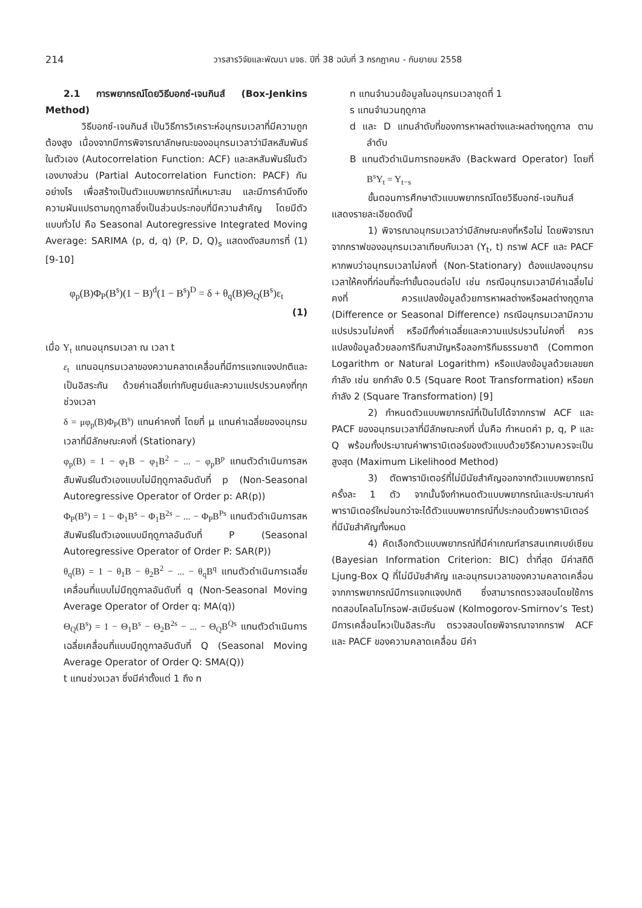214 วารสารวิจัยและพัฒนา มจธ. ปีที่ 38 ฉบับที่ 3 กรกฎาคม - กันยายน 2558
2.1 การพยากรณ์โดยวิธีบอกซ์-เจนกินส์ (Box-Jenkins Method)
วิธีบอกซ์-เจนกินส์ เป็นวิธีการวิเคราะห์อนุกรมเวลาที่มีความถูกต้องสูง เนื่องจากมีการพิจารณาลักษณะของอนุกรมเวลาว่ามีสหสัมพันธ์ในตัวเอง (Autocorrelation Function: ACF) และสหสัมพันธ์ในตัวเองบางส่วน (Partial Autocorrelation Function: PACF) กันอย่างไร เพื่อสร้างเป็นตัวแบบพยากรณ์ที่เหมาะสม และมีการคำนึงถึงความผันแปรตามฤดูกาลซึ่งเป็นส่วนประกอบที่มีความสำคัญ โดยมีตัวแบบทั่วไป คือ Seasonal Autoregressive Integrated Moving Average: SARIMA (p, d, q) (P, D, Q)<sub>s</sub> แสดงดังสมการที่ (1) [9-10]
φ<sub>p</sub>(B)Φ<sub>P</sub>(B<sup>s</sup>)(1 − B)<sup>d</sup>(1 − B<sup>s</sup>)<sup>D</sup> = δ + θ<sub>q</sub>(B)Θ<sub>Q</sub>(B<sup>s</sup>)ε<sub>t</sub>
(1)
เมื่อ Y<sub>t</sub> แทนอนุกรมเวลา ณ เวลา t
ε<sub>t</sub> แทนอนุกรมเวลาของความคลาดเคลื่อนที่มีการแจกแจงปกติและเป็นอิสระกัน ด้วยค่าเฉลี่ยเท่ากับศูนย์และความแปรปรวนคงที่ทุกช่วงเวลา
δ = μφ<sub>p</sub>(B)Φ<sub>P</sub>(B<sup>s</sup>) แทนค่าคงที่ โดยที่ μ แทนค่าเฉลี่ยของอนุกรมเวลาที่มีลักษณะคงที่ (Stationary)
φ<sub>p</sub>(B) = 1 − φ<sub>1</sub>B − φ<sub>1</sub>B<sup>2</sup> − ... − φ<sub>p</sub>B<sup>p</sup> แทนตัวดำเนินการสหสัมพันธ์ในตัวเองแบบไม่มีฤดูกาลอันดับที่ p (Non-Seasonal Autoregressive Operator of Order p: AR(p))
Φ<sub>P</sub>(B<sup>s</sup>) = 1 − Φ<sub>1</sub>B<sup>s</sup> − Φ<sub>1</sub>B<sup>2s</sup> − ... − Φ<sub>P</sub>B<sup>Ps</sup> แทนตัวดำเนินการสหสัมพันธ์ในตัวเองแบบมีฤดูกาลอันดับที่ P (Seasonal Autoregressive Operator of Order P: SAR(P))
θ<sub>q</sub>(B) = 1 − θ<sub>1</sub>B − θ<sub>2</sub>B<sup>2</sup> − ... − θ<sub>q</sub>B<sup>q</sup> แทนตัวดำเนินการเฉลี่ยเคลื่อนที่แบบไม่มีฤดูกาลอันดับที่ q (Non-Seasonal Moving Average Operator of Order q: MA(q))
Θ<sub>Q</sub>(B<sup>s</sup>) = 1 − Θ<sub>1</sub>B<sup>s</sup> − Θ<sub>2</sub>B<sup>2s</sup> − ... − Θ<sub>Q</sub>B<sup>Qs</sup> แทนตัวดำเนินการเฉลี่ยเคลื่อนที่แบบมีฤดูกาลอันดับที่ Q (Seasonal Moving Average Operator of Order Q: SMA(Q))
t แทนช่วงเวลา ซึ่งมีค่าตั้งแต่ 1 ถึง n
n แทนจำนวนข้อมูลในอนุกรมเวลาชุดที่ 1
s แทนจำนวนฤดูกาล
d และ D แทนลำดับที่ของการหาผลต่างและผลต่างฤดูกาล ตามลำดับ
B แทนตัวดำเนินการถอยหลัง (Backward Operator) โดยที่ B<sup>s</sup>Y<sub>t</sub> = Y<sub>t−s</sub>
ขั้นตอนการศึกษาตัวแบบพยากรณ์โดยวิธีบอกซ์-เจนกินส์ แสดงรายละเอียดดังนี้
1) พิจารณาอนุกรมเวลาว่ามีลักษณะคงที่หรือไม่ โดยพิจารณาจากกราฟของอนุกรมเวลาเทียบกับเวลา (Y<sub>t</sub>, t) กราฟ ACF และ PACF หากพบว่าอนุกรมเวลาไม่คงที่ (Non-Stationary) ต้องแปลงอนุกรมเวลาให้คงที่ก่อนที่จะทำขั้นตอนต่อไป เช่น กรณีอนุกรมเวลามีค่าเฉลี่ยไม่คงที่ ควรแปลงข้อมูลด้วยการหาผลต่างหรือผลต่างฤดูกาล (Difference or Seasonal Difference) กรณีอนุกรมเวลามีความแปรปรวนไม่คงที่ หรือมีทั้งค่าเฉลี่ยและความแปรปรวนไม่คงที่ ควรแปลงข้อมูลด้วยลอการิทึมสามัญหรือลอการิทึมธรรมชาติ (Common Logarithm or Natural Logarithm) หรือแปลงข้อมูลด้วยเลขยกกำลัง เช่น ยกกำลัง 0.5 (Square Root Transformation) หรือยกกำลัง 2 (Square Transformation) [9]
2) กำหนดตัวแบบพยากรณ์ที่เป็นไปได้จากกราฟ ACF และ PACF ของอนุกรมเวลาที่มีลักษณะคงที่ นั่นคือ กำหนดค่า p, q, P และ Q พร้อมทั้งประมาณค่าพารามิเตอร์ของตัวแบบด้วยวิธีความควรจะเป็นสูงสุด (Maximum Likelihood Method)
3) ตัดพารามิเตอร์ที่ไม่มีนัยสำคัญออกจากตัวแบบพยากรณ์ครั้งละ 1 ตัว จากนั้นจึงกำหนดตัวแบบพยากรณ์และประมาณค่าพารามิเตอร์ใหม่จนกว่าจะได้ตัวแบบพยากรณ์ที่ประกอบด้วยพารามิเตอร์ที่มีนัยสำคัญทั้งหมด
4) คัดเลือกตัวแบบพยากรณ์ที่มีค่าเกณฑ์สารสนเทศเบย์เซียน (Bayesian Information Criterion: BIC) ต่ำที่สุด มีค่าสถิติ Ljung-Box Q ที่ไม่มีนัยสำคัญ และอนุกรมเวลาของความคลาดเคลื่อนจากการพยากรณ์มีการแจกแจงปกติ ซึ่งสามารถตรวจสอบโดยใช้การทดสอบโคลโมโกรอฟ-สเมียร์นอฟ (Kolmogorov-Smirnov’s Test) มีการเคลื่อนไหวเป็นอิสระกัน ตรวจสอบโดยพิจารณาจากกราฟ ACF และ PACF ของความคลาดเคลื่อน มีค่า